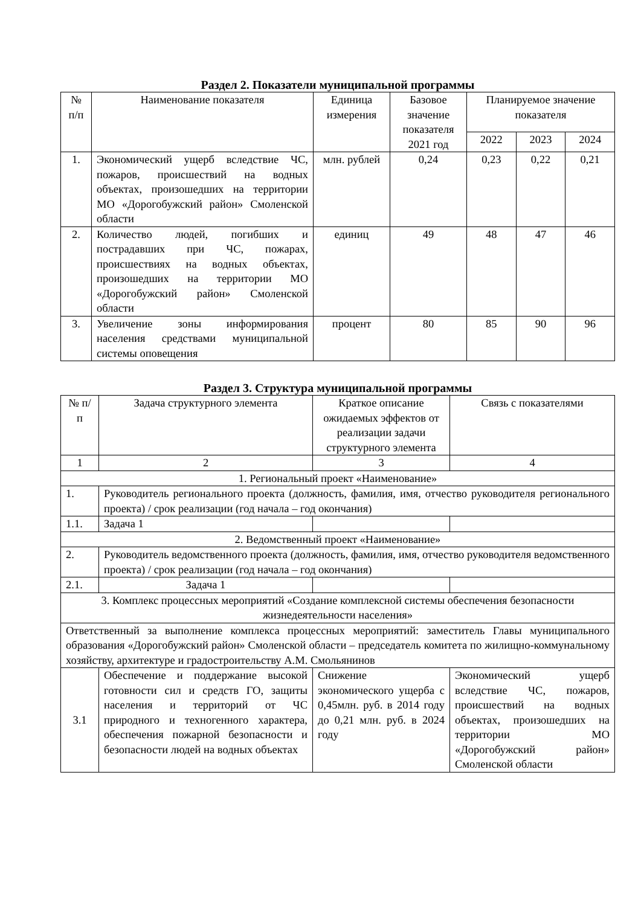Раздел 2. Показатели муниципальной программы
| № п/п | Наименование показателя | Единица измерения | Базовое значение показателя 2021 год | Планируемое значение показателя | | |
| --- | --- | --- | --- | --- | --- | --- |
| | | | | 2022 | 2023 | 2024 |
| 1. | Экономический ущерб вследствие ЧС, пожаров, происшествий на водных объектах, произошедших на территории МО «Дорогобужский район» Смоленской области | млн. рублей | 0,24 | 0,23 | 0,22 | 0,21 |
| 2. | Количество людей, погибших и пострадавших при ЧС, пожарах, происшествиях на водных объектах, произошедших на территории МО «Дорогобужский район» Смоленской области | единиц | 49 | 48 | 47 | 46 |
| 3. | Увеличение зоны информирования населения средствами муниципальной системы оповещения | процент | 80 | 85 | 90 | 96 |
Раздел 3. Структура муниципальной программы
| № п/п | Задача структурного элемента | Краткое описание ожидаемых эффектов от реализации задачи структурного элемента | Связь с показателями |
| --- | --- | --- | --- |
| 1 | 2 | 3 | 4 |
| 1. Региональный проект «Наименование» | | | |
| 1. | Руководитель регионального проекта (должность, фамилия, имя, отчество руководителя регионального проекта) / срок реализации (год начала – год окончания) | | |
| 1.1. | Задача 1 | | |
| 2. Ведомственный проект «Наименование» | | | |
| 2. | Руководитель ведомственного проекта (должность, фамилия, имя, отчество руководителя ведомственного проекта) / срок реализации (год начала – год окончания) | | |
| 2.1. | Задача 1 | | |
| 3. Комплекс процессных мероприятий «Создание комплексной системы обеспечения безопасности жизнедеятельности населения» | | | |
| Ответственный за выполнение комплекса процессных мероприятий: заместитель Главы муниципального образования «Дорогобужский район» Смоленской области – председатель комитета по жилищно-коммунальному хозяйству, архитектуре и градостроительству А.М. Смольянинов | | | |
| 3.1 | Обеспечение и поддержание высокой готовности сил и средств ГО, защиты населения и территорий от ЧС природного и техногенного характера, обеспечения пожарной безопасности и безопасности людей на водных объектах | Снижение экономического ущерба с 0,45млн. руб. в 2014 году до 0,21 млн. руб. в 2024 году | Экономический ущерб вследствие ЧС, пожаров, происшествий на водных объектах, произошедших на территории МО «Дорогобужский район» Смоленской области |